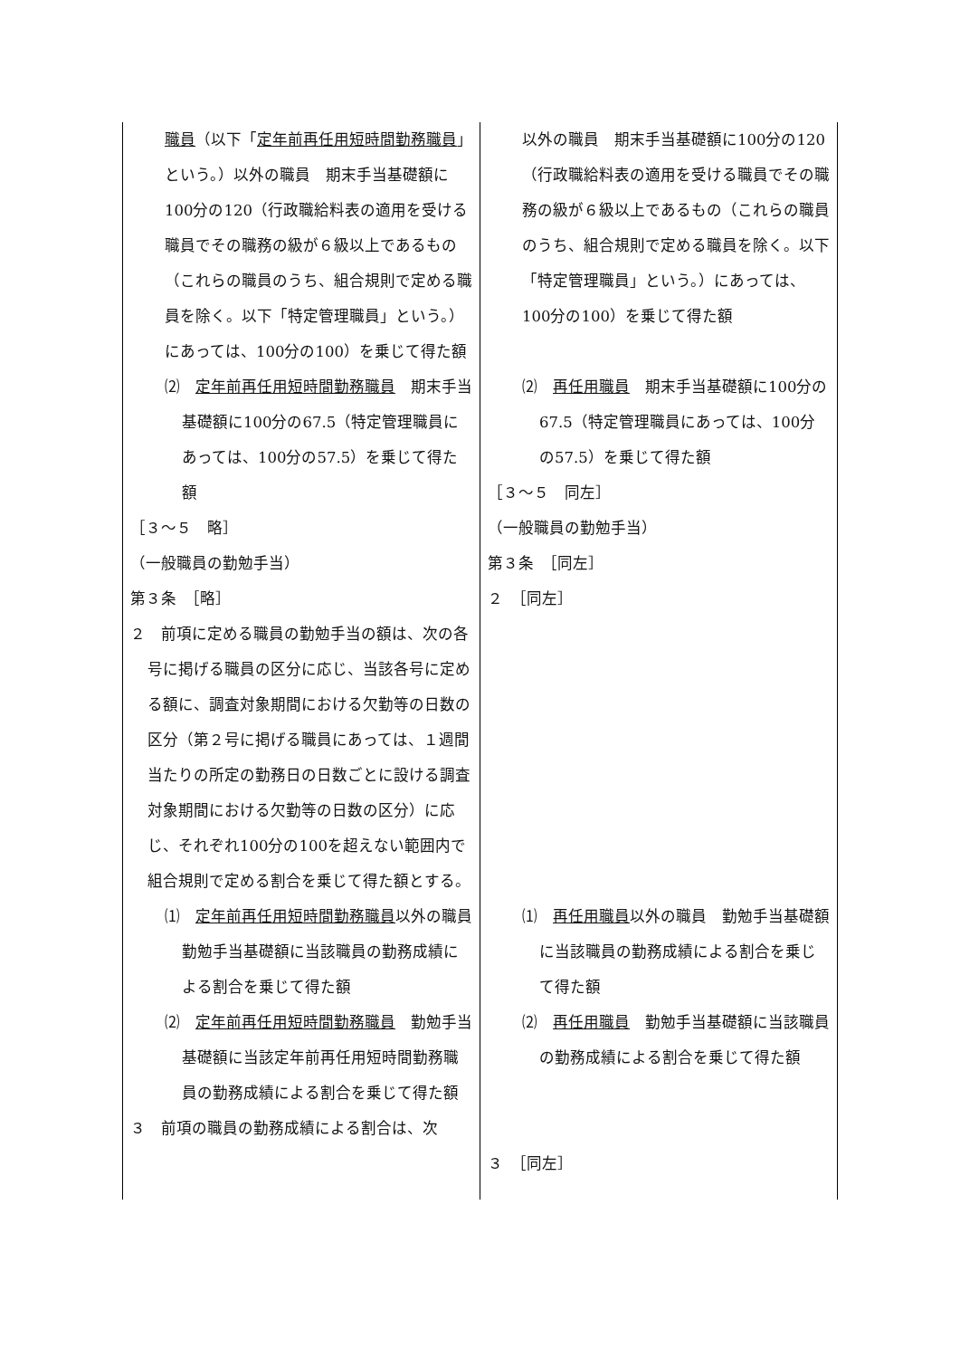| 職員 （以下「 定年前再任用短時間勤務職員 」という。）以外の職員 期末手当基礎額に100分の120（行政職給料表の適用を受ける職員でその職務の級が６級以上であるもの（これらの職員のうち、組合規則で定める職員を除く。以下「特定管理職員」という。）にあっては、100分の100）を乗じて得た額 ⑵ 定年前再任用短時間勤務職員 期末手当基礎額に100分の67.5（特定管理職員にあっては、100分の57.5）を乗じて得た額 ［３～５ 略］ （一般職員の勤勉手当） 第３条 ［略］ ２ 前項に定める職員の勤勉手当の額は、次の各号に掲げる職員の区分に応じ、当該各号に定める額に、調査対象期間における欠勤等の日数の区分（第２号に掲げる職員にあっては、１週間当たりの所定の勤務日の日数ごとに設ける調査対象期間における欠勤等の日数の区分）に応じ、それぞれ100分の100を超えない範囲内で組合規則で定める割合を乗じて得た額とする。 ⑴ 定年前再任用短時間勤務職員 以外の職員 勤勉手当基礎額に当該職員の勤務成績による割合を乗じて得た額 ⑵ 定年前再任用短時間勤務職員 勤勉手当基礎額に当該定年前再任用短時間勤務職員の勤務成績による割合を乗じて得た額 ３ 前項の職員の勤務成績による割合は、次 | 以外の職員 期末手当基礎額に100分の120（行政職給料表の適用を受ける職員でその職務の級が６級以上であるもの（これらの職員のうち、組合規則で定める職員を除く。以下「特定管理職員」という。）にあっては、100分の100）を乗じて得た額 ⑵ 再任用職員 期末手当基礎額に100分の67.5（特定管理職員にあっては、100分の57.5）を乗じて得た額 ［３～５ 同左］ （一般職員の勤勉手当） 第３条 ［同左］ ２ ［同左］ ⑴ 再任用職員 以外の職員 勤勉手当基礎額に当該職員の勤務成績による割合を乗じて得た額 ⑵ 再任用職員 勤勉手当基礎額に当該職員の勤務成績による割合を乗じて得た額 ３ ［同左］ |